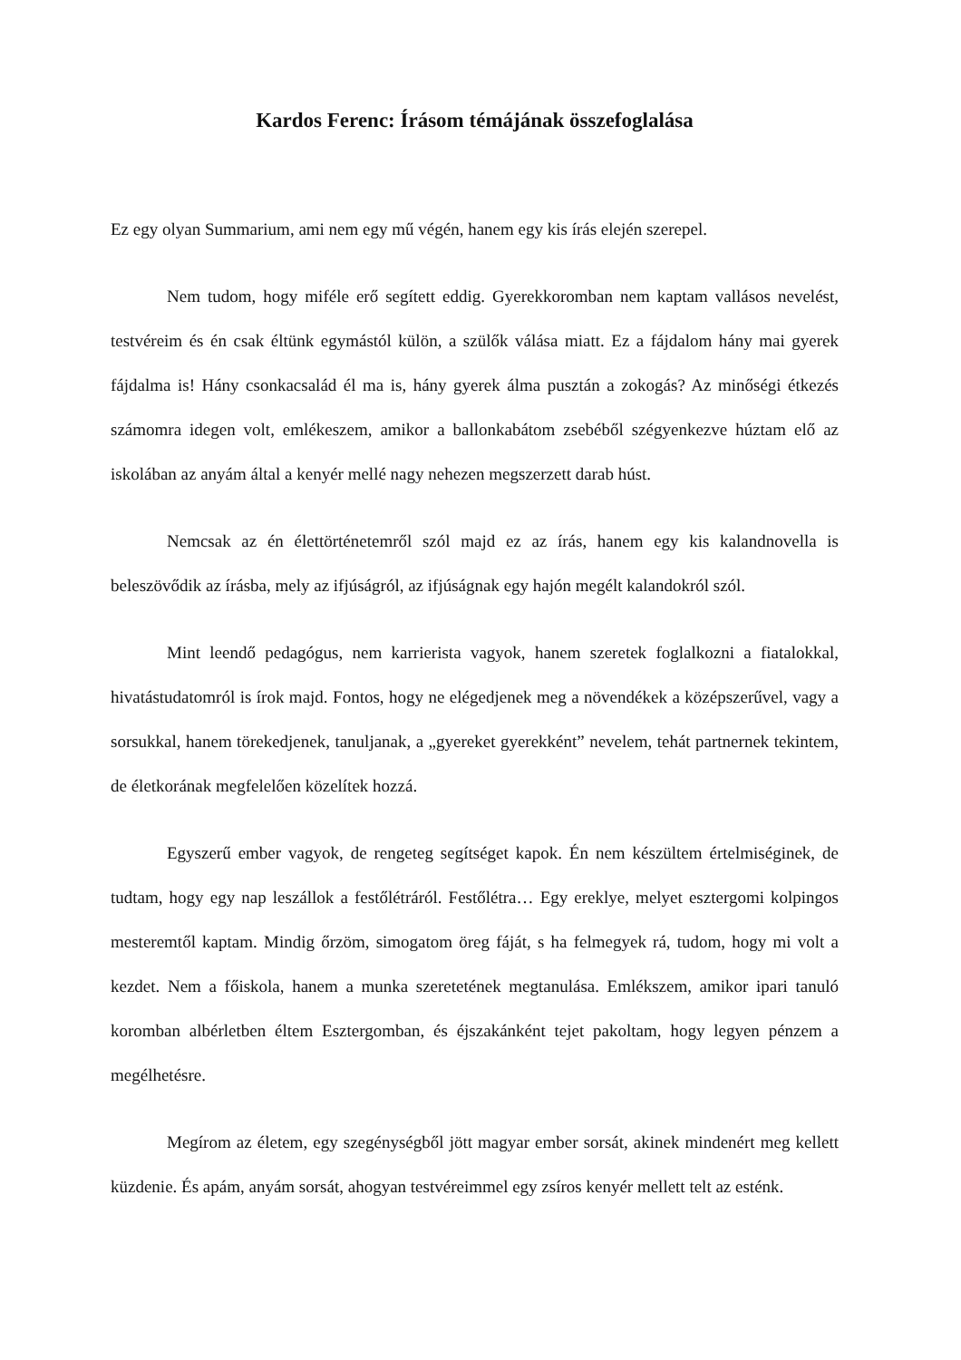Kardos Ferenc: Írásom témájának összefoglalása
Ez egy olyan Summarium, ami nem egy mű végén, hanem egy kis írás elején szerepel.
Nem tudom, hogy miféle erő segített eddig. Gyerekkoromban nem kaptam vallásos nevelést, testvéreim és én csak éltünk egymástól külön, a szülők válása miatt. Ez a fájdalom hány mai gyerek fájdalma is! Hány csonkacsalád él ma is, hány gyerek álma pusztán a zokogás? Az minőségi étkezés számomra idegen volt, emlékeszem, amikor a ballonkabátom zsebéből szégyenkezve húztam elő az iskolában az anyám által a kenyér mellé nagy nehezen megszerzett darab húst.
Nemcsak az én élettörténetemről szól majd ez az írás, hanem egy kis kalandnovella is beleszövődik az írásba, mely az ifjúságról, az ifjúságnak egy hajón megélt kalandokról szól.
Mint leendő pedagógus, nem karrierista vagyok, hanem szeretek foglalkozni a fiatalokkal, hivatástudatomról is írok majd. Fontos, hogy ne elégedjenek meg a növendékek a középszerűvel, vagy a sorsukkal, hanem törekedjenek, tanuljanak, a „gyereket gyerekként” nevelem, tehát partnernek tekintem, de életkorának megfelelően közelítek hozzá.
Egyszerű ember vagyok, de rengeteg segítséget kapok. Én nem készültem értelmiséginek, de tudtam, hogy egy nap leszállok a festőlétráról. Festőlétra… Egy ereklye, melyet esztergomi kolpingos mesteremtől kaptam. Mindig őrzöm, simogatom öreg fáját, s ha felmegyek rá, tudom, hogy mi volt a kezdet. Nem a főiskola, hanem a munka szeretetének megtanulása. Emlékszem, amikor ipari tanuló koromban albérletben éltem Esztergomban, és éjszakánként tejet pakoltam, hogy legyen pénzem a megélhetésre.
Megírom az életem, egy szegénységből jött magyar ember sorsát, akinek mindenért meg kellett küzdenie. És apám, anyám sorsát, ahogyan testvéreimmel egy zsíros kenyér mellett telt az esténk.